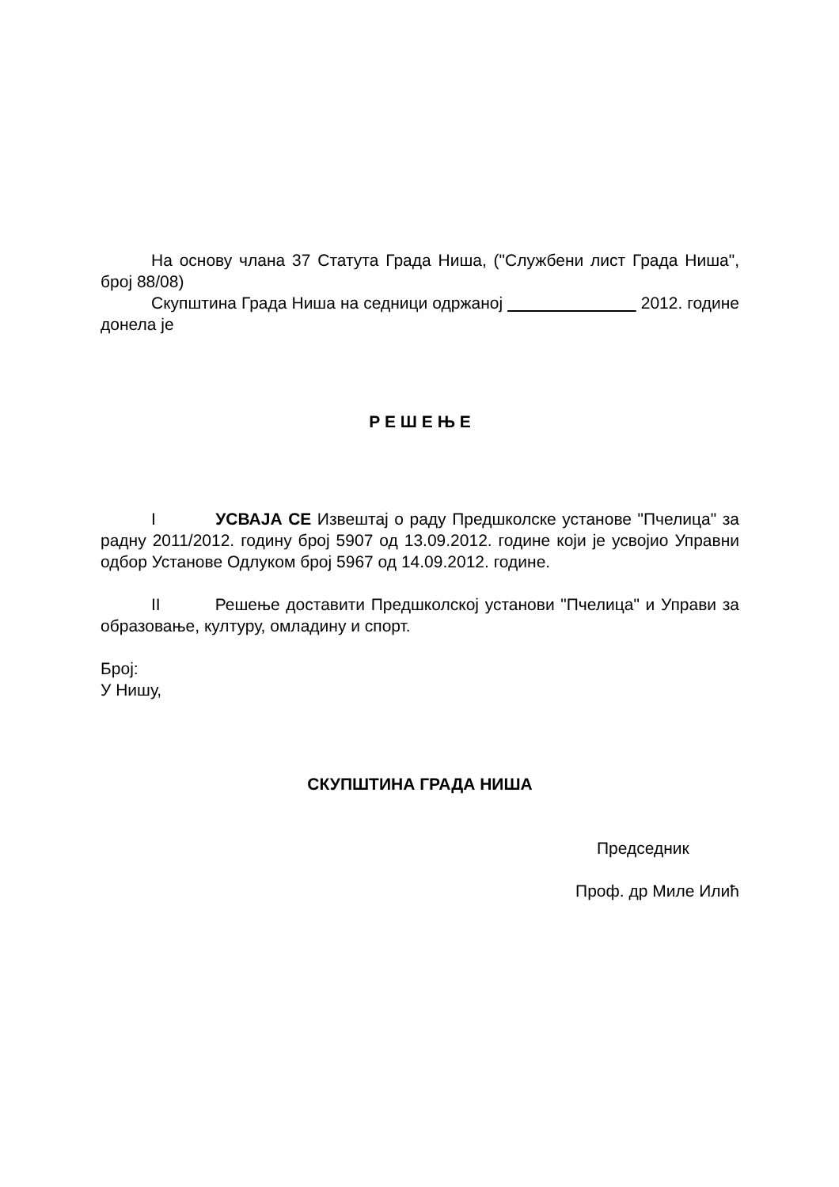На основу члана 37 Статута Града Ниша, ("Службени лист Града Ниша", број 88/08)
Скупштина Града Ниша на седници одржаној 2012. године донела је
Р Е Ш Е Њ Е
I УСВАЈА СЕ Извештај о раду Предшколске установе "Пчелица" за радну 2011/2012. годину број 5907 од 13.09.2012. године који је усвојио Управни одбор Установе Одлуком број 5967 од 14.09.2012. године.
II Решење доставити Предшколској установи "Пчелица" и Управи за образовање, културу, омладину и спорт.
Број:
У Нишу,
СКУПШТИНА ГРАДА НИША
Председник
Проф. др Миле Илић